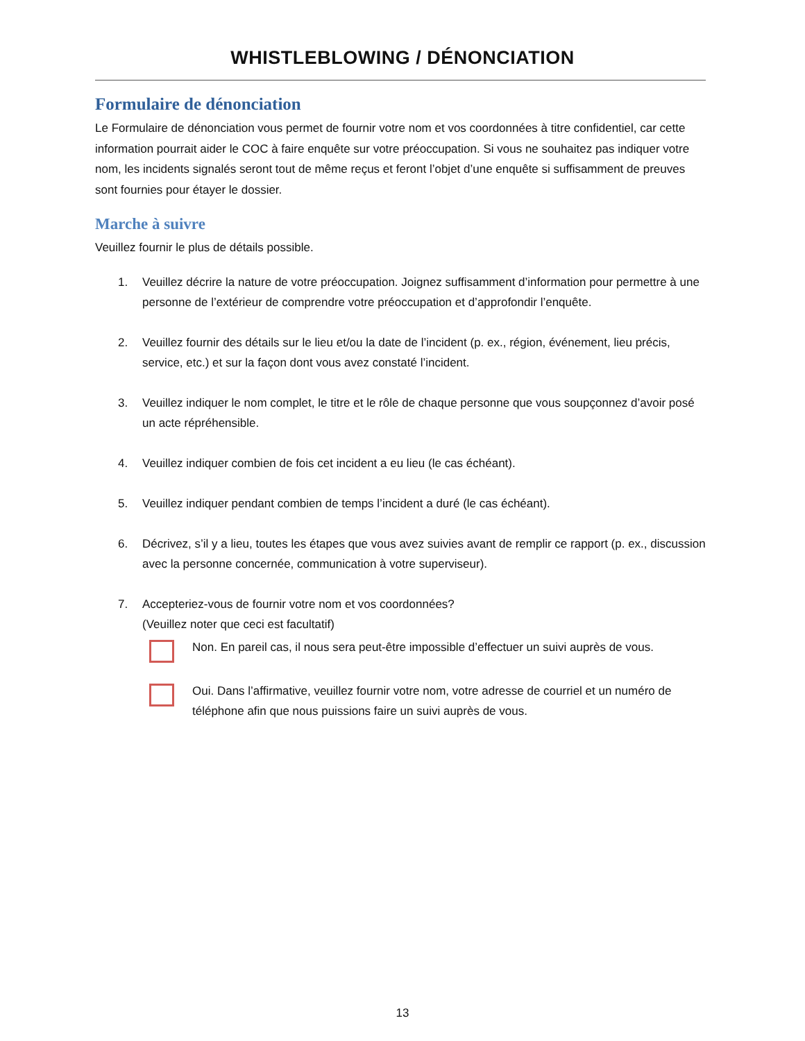WHISTLEBLOWING / DÉNONCIATION
Formulaire de dénonciation
Le Formulaire de dénonciation vous permet de fournir votre nom et vos coordonnées à titre confidentiel, car cette information pourrait aider le COC à faire enquête sur votre préoccupation. Si vous ne souhaitez pas indiquer votre nom, les incidents signalés seront tout de même reçus et feront l’objet d’une enquête si suffisamment de preuves sont fournies pour étayer le dossier.
Marche à suivre
Veuillez fournir le plus de détails possible.
1. Veuillez décrire la nature de votre préoccupation. Joignez suffisamment d’information pour permettre à une personne de l’extérieur de comprendre votre préoccupation et d’approfondir l’enquête.
2. Veuillez fournir des détails sur le lieu et/ou la date de l’incident (p. ex., région, événement, lieu précis, service, etc.) et sur la façon dont vous avez constaté l’incident.
3. Veuillez indiquer le nom complet, le titre et le rôle de chaque personne que vous soupçonnez d’avoir posé un acte répréhensible.
4. Veuillez indiquer combien de fois cet incident a eu lieu (le cas échéant).
5. Veuillez indiquer pendant combien de temps l’incident a duré (le cas échéant).
6. Décrivez, s’il y a lieu, toutes les étapes que vous avez suivies avant de remplir ce rapport (p. ex., discussion avec la personne concernée, communication à votre superviseur).
7. Accepteriez-vous de fournir votre nom et vos coordonnées?
(Veuillez noter que ceci est facultatif)
Non. En pareil cas, il nous sera peut-être impossible d’effectuer un suivi auprès de vous.
Oui. Dans l’affirmative, veuillez fournir votre nom, votre adresse de courriel et un numéro de téléphone afin que nous puissions faire un suivi auprès de vous.
13